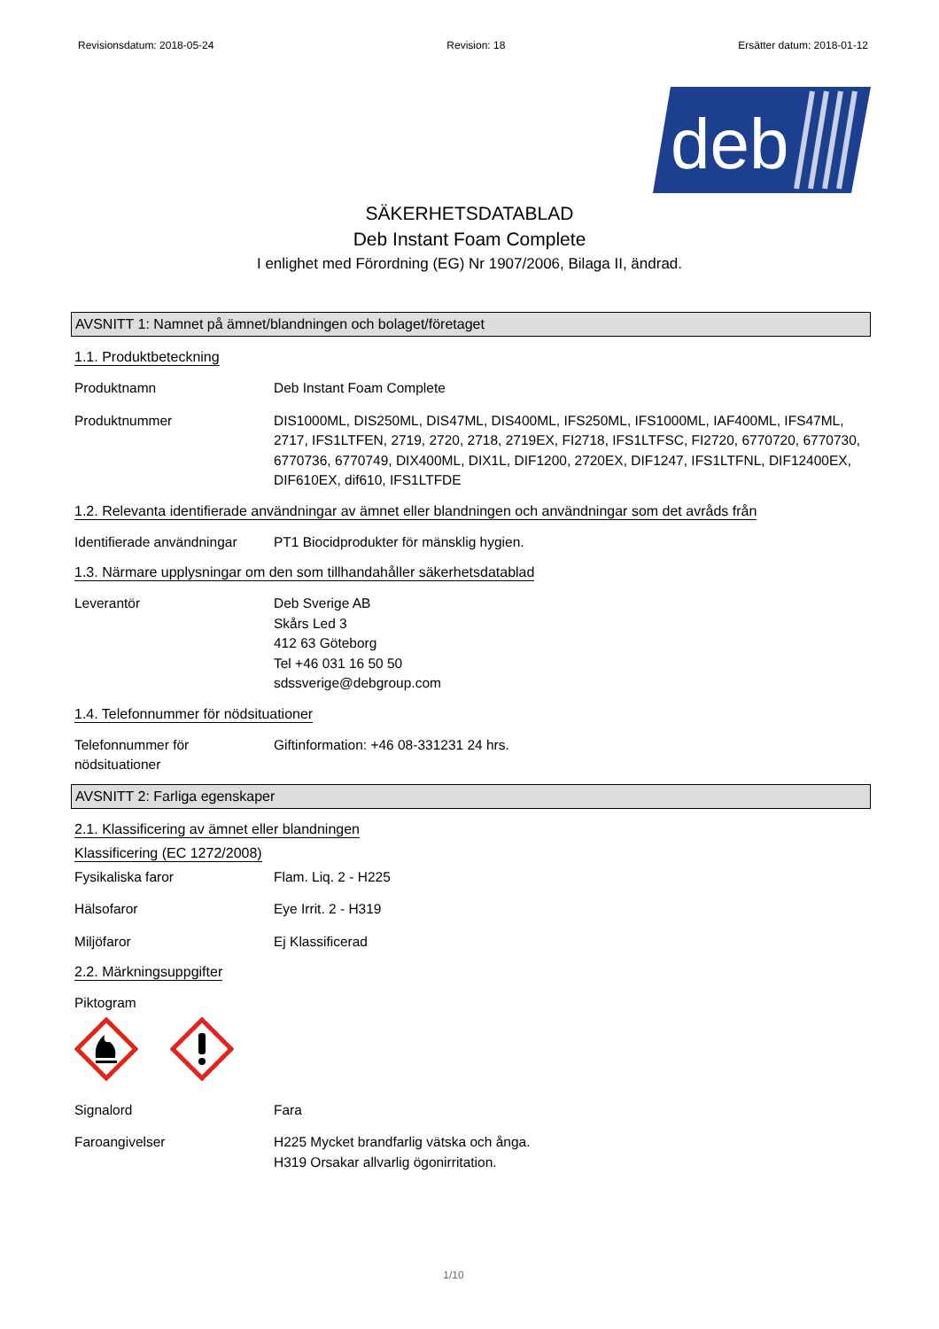Revisionsdatum: 2018-05-24 Revision: 18 Ersätter datum: 2018-01-12
deb
SÄKERHETSDATABLAD
Deb Instant Foam Complete
I enlighet med Förordning (EG) Nr 1907/2006, Bilaga II, ändrad.
AVSNITT 1: Namnet på ämnet/blandningen och bolaget/företaget
1.1. Produktbeteckning
Produktnamn Deb Instant Foam Complete
Produktnummer DIS1000ML, DIS250ML, DIS47ML, DIS400ML, IFS250ML, IFS1000ML, IAF400ML, IFS47ML, 2717, IFS1LTFEN, 2719, 2720, 2718, 2719EX, FI2718, IFS1LTFSC, FI2720, 6770720, 6770730, 6770736, 6770749, DIX400ML, DIX1L, DIF1200, 2720EX, DIF1247, IFS1LTFNL, DIF12400EX, DIF610EX, dif610, IFS1LTFDE
1.2. Relevanta identifierade användningar av ämnet eller blandningen och användningar som det avråds från
Identifierade användningar
PT1 Biocidprodukter för mänsklig hygien.
1.3. Närmare upplysningar om den som tillhandahåller säkerhetsdatablad
Leverantör Deb Sverige AB
Skårs Led 3
412 63 Göteborg
Tel +46 031 16 50 50
sdssverige@debgroup.com
1.4. Telefonnummer för nödsituationer
Telefonnummer för
nödsituationer
Giftinformation: +46 08-331231 24 hrs.
AVSNITT 2: Farliga egenskaper
2.1. Klassificering av ämnet eller blandningen
Klassificering (EC 1272/2008)
Fysikaliska faror Flam. Liq. 2 - H225
Hälsofaror Eye Irrit. 2 - H319
Miljöfaror Ej Klassificerad
2.2. Märkningsuppgifter
Piktogram
Signalord Fara
Faroangivelser H225 Mycket brandfarlig vätska och ånga.
H319 Orsakar allvarlig ögonirritation.
1/10